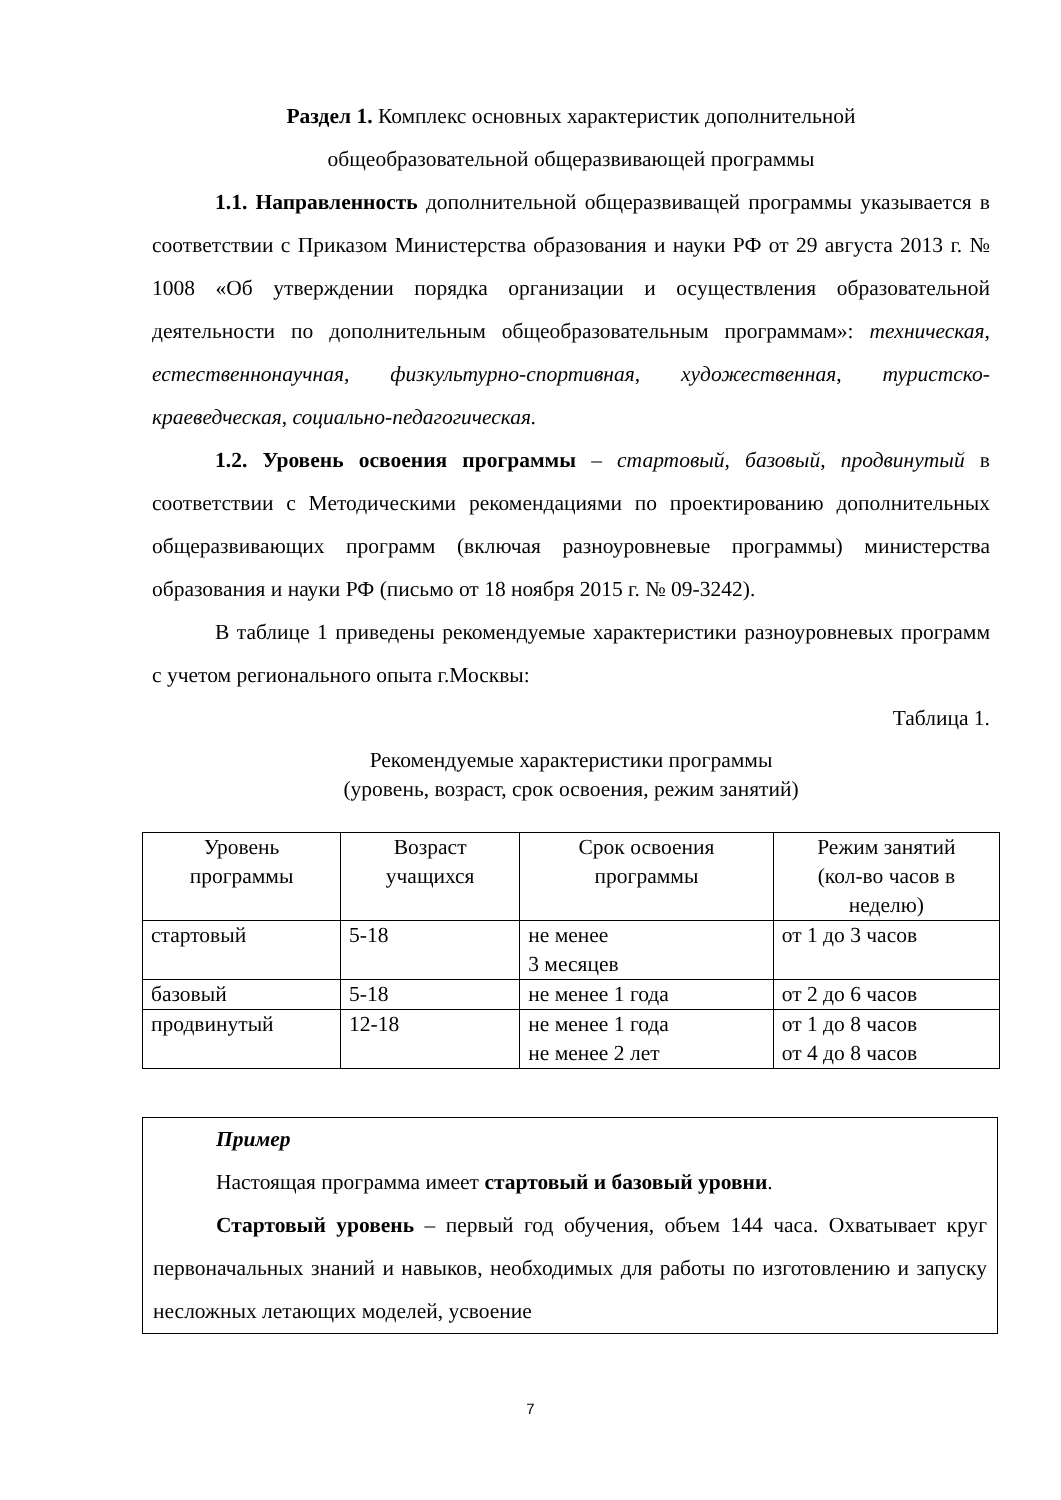Раздел 1. Комплекс основных характеристик дополнительной
общеобразовательной общеразвивающей программы
1.1. Направленность дополнительной общеразвиващей программы указывается в соответствии с Приказом Министерства образования и науки РФ от 29 августа 2013 г. № 1008 «Об утверждении порядка организации и осуществления образовательной деятельности по дополнительным общеобразовательным программам»: техническая, естественнонаучная, физкультурно-спортивная, художественная, туристско-краеведческая, социально-педагогическая.
1.2. Уровень освоения программы – стартовый, базовый, продвинутый в соответствии с Методическими рекомендациями по проектированию дополнительных общеразвивающих программ (включая разноуровневые программы) министерства образования и науки РФ (письмо от 18 ноября 2015 г. № 09-3242).
В таблице 1 приведены рекомендуемые характеристики разноуровневых программ с учетом регионального опыта г.Москвы:
Таблица 1.
Рекомендуемые характеристики программы
(уровень, возраст, срок освоения, режим занятий)
| Уровень программы | Возраст учащихся | Срок освоения программы | Режим занятий (кол-во часов в неделю) |
| --- | --- | --- | --- |
| стартовый | 5-18 | не менее 3 месяцев | от 1 до 3 часов |
| базовый | 5-18 | не менее 1 года | от 2 до 6 часов |
| продвинутый | 12-18 | не менее 1 года не менее 2 лет | от 1 до 8 часов от 4 до 8 часов |
Пример
Настоящая программа имеет стартовый и базовый уровни.
Стартовый уровень – первый год обучения, объем 144 часа. Охватывает круг первоначальных знаний и навыков, необходимых для работы по изготовлению и запуску несложных летающих моделей, усвоение
7